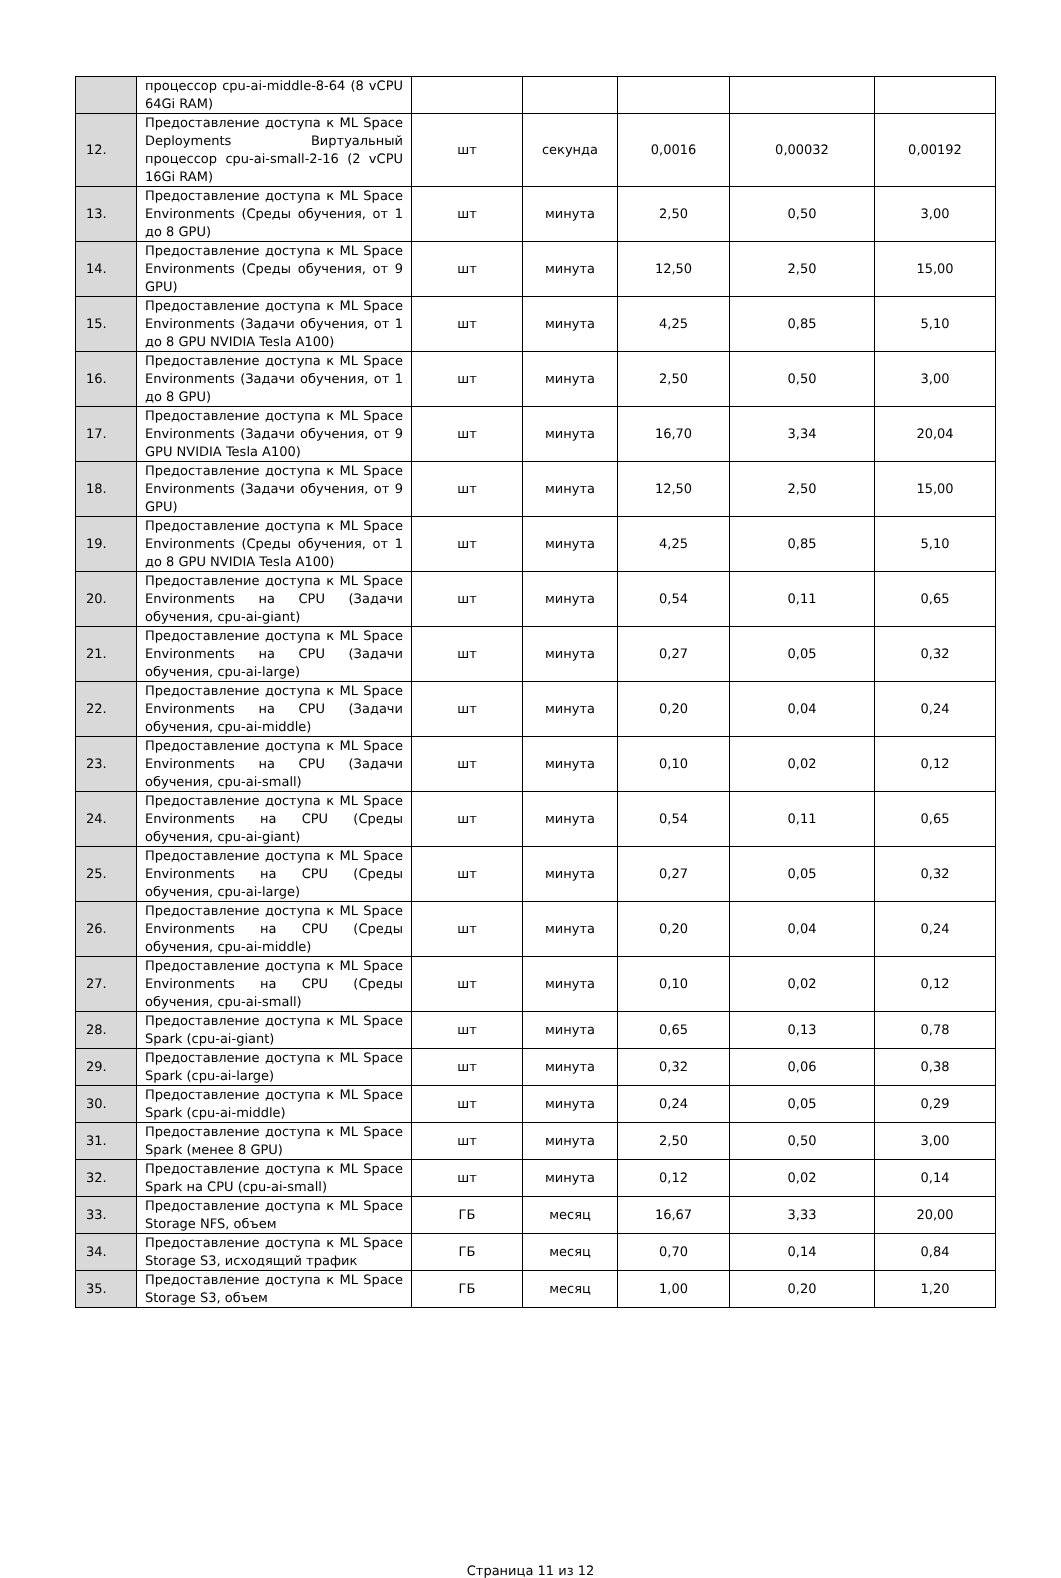| | процессор cpu-ai-middle-8-64 (8 vCPU 64Gi RAM) | | | | | |
| 12. | Предоставление доступа к ML Space Deployments Виртуальный процессор cpu-ai-small-2-16 (2 vCPU 16Gi RAM) | шт | секунда | 0,0016 | 0,00032 | 0,00192 |
| 13. | Предоставление доступа к ML Space Environments (Среды обучения, от 1 до 8 GPU) | шт | минута | 2,50 | 0,50 | 3,00 |
| 14. | Предоставление доступа к ML Space Environments (Среды обучения, от 9 GPU) | шт | минута | 12,50 | 2,50 | 15,00 |
| 15. | Предоставление доступа к ML Space Environments (Задачи обучения, от 1 до 8 GPU NVIDIA Tesla A100) | шт | минута | 4,25 | 0,85 | 5,10 |
| 16. | Предоставление доступа к ML Space Environments (Задачи обучения, от 1 до 8 GPU) | шт | минута | 2,50 | 0,50 | 3,00 |
| 17. | Предоставление доступа к ML Space Environments (Задачи обучения, от 9 GPU NVIDIA Tesla A100) | шт | минута | 16,70 | 3,34 | 20,04 |
| 18. | Предоставление доступа к ML Space Environments (Задачи обучения, от 9 GPU) | шт | минута | 12,50 | 2,50 | 15,00 |
| 19. | Предоставление доступа к ML Space Environments (Среды обучения, от 1 до 8 GPU NVIDIA Tesla A100) | шт | минута | 4,25 | 0,85 | 5,10 |
| 20. | Предоставление доступа к ML Space Environments на CPU (Задачи обучения, cpu-ai-giant) | шт | минута | 0,54 | 0,11 | 0,65 |
| 21. | Предоставление доступа к ML Space Environments на CPU (Задачи обучения, cpu-ai-large) | шт | минута | 0,27 | 0,05 | 0,32 |
| 22. | Предоставление доступа к ML Space Environments на CPU (Задачи обучения, cpu-ai-middle) | шт | минута | 0,20 | 0,04 | 0,24 |
| 23. | Предоставление доступа к ML Space Environments на CPU (Задачи обучения, cpu-ai-small) | шт | минута | 0,10 | 0,02 | 0,12 |
| 24. | Предоставление доступа к ML Space Environments на CPU (Среды обучения, cpu-ai-giant) | шт | минута | 0,54 | 0,11 | 0,65 |
| 25. | Предоставление доступа к ML Space Environments на CPU (Среды обучения, cpu-ai-large) | шт | минута | 0,27 | 0,05 | 0,32 |
| 26. | Предоставление доступа к ML Space Environments на CPU (Среды обучения, cpu-ai-middle) | шт | минута | 0,20 | 0,04 | 0,24 |
| 27. | Предоставление доступа к ML Space Environments на CPU (Среды обучения, cpu-ai-small) | шт | минута | 0,10 | 0,02 | 0,12 |
| 28. | Предоставление доступа к ML Space Spark (cpu-ai-giant) | шт | минута | 0,65 | 0,13 | 0,78 |
| 29. | Предоставление доступа к ML Space Spark (cpu-ai-large) | шт | минута | 0,32 | 0,06 | 0,38 |
| 30. | Предоставление доступа к ML Space Spark (cpu-ai-middle) | шт | минута | 0,24 | 0,05 | 0,29 |
| 31. | Предоставление доступа к ML Space Spark (менее 8 GPU) | шт | минута | 2,50 | 0,50 | 3,00 |
| 32. | Предоставление доступа к ML Space Spark на CPU (cpu-ai-small) | шт | минута | 0,12 | 0,02 | 0,14 |
| 33. | Предоставление доступа к ML Space Storage NFS, объем | ГБ | месяц | 16,67 | 3,33 | 20,00 |
| 34. | Предоставление доступа к ML Space Storage S3, исходящий трафик | ГБ | месяц | 0,70 | 0,14 | 0,84 |
| 35. | Предоставление доступа к ML Space Storage S3, объем | ГБ | месяц | 1,00 | 0,20 | 1,20 |
Страница 11 из 12